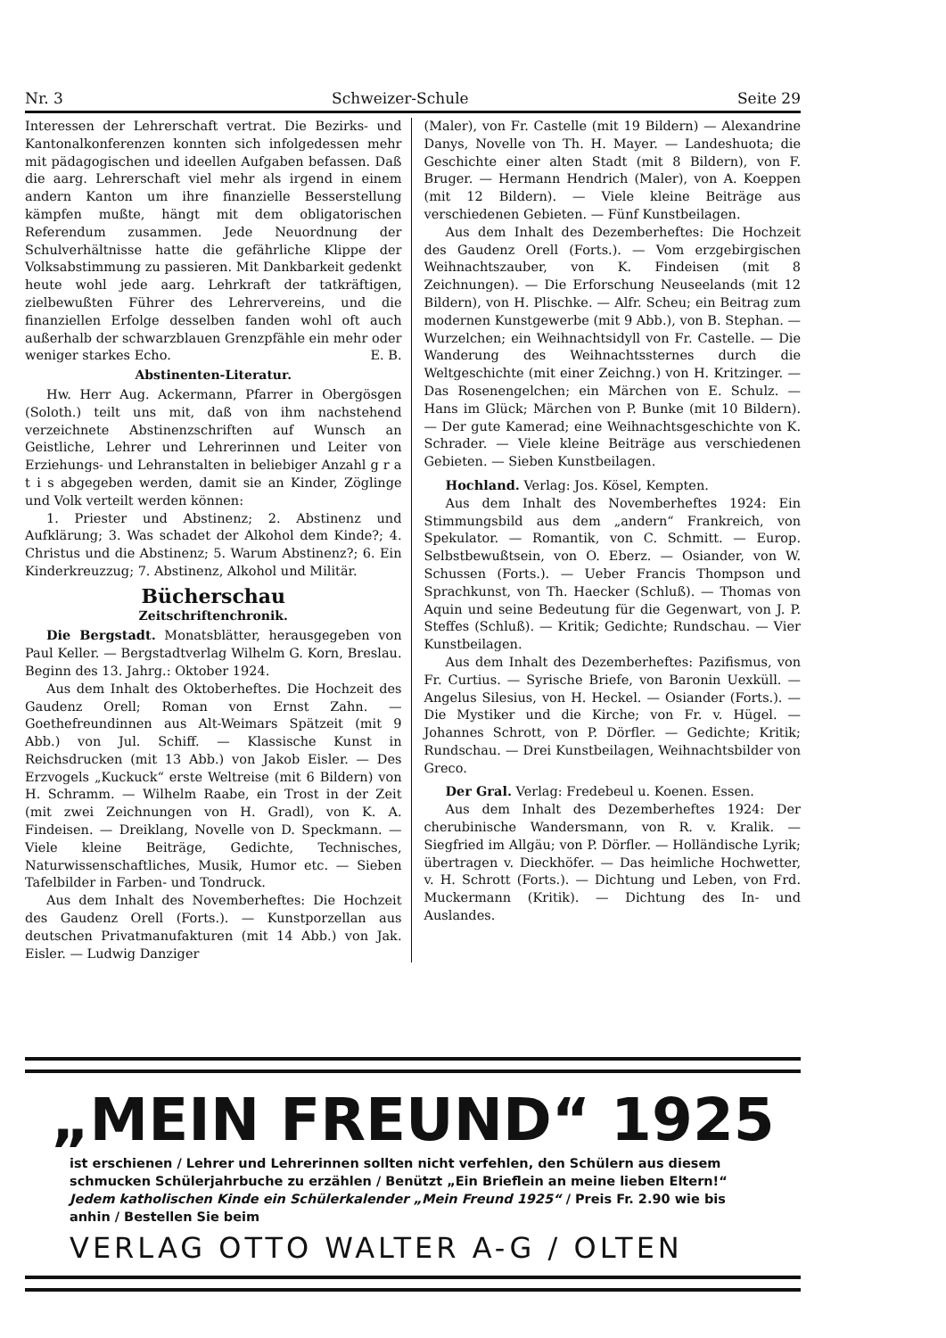Nr. 3 Schweizer-Schule Seite 29
Interessen der Lehrerschaft vertrat. Die Bezirks- und Kantonalkonferenzen konnten sich infolgedessen mehr mit pädagogischen und ideellen Aufgaben befassen. Daß die aarg. Lehrerschaft viel mehr als irgend in einem andern Kanton um ihre finanzielle Besserstellung kämpfen mußte, hängt mit dem obligatorischen Referendum zusammen. Jede Neuordnung der Schulverhältnisse hatte die gefährliche Klippe der Volksabstimmung zu passieren. Mit Dankbarkeit gedenkt heute wohl jede aarg. Lehrkraft der tatkräftigen, zielbewußten Führer des Lehrervereins, und die finanziellen Erfolge desselben fanden wohl oft auch außerhalb der schwarzblauen Grenzpfähle ein mehr oder weniger starkes Echo. E. B.
Abstinenten-Literatur.
Hw. Herr Aug. Ackermann, Pfarrer in Obergösgen (Soloth.) teilt uns mit, daß von ihm nachstehend verzeichnete Abstinenzschriften auf Wunsch an Geistliche, Lehrer und Lehrerinnen und Leiter von Erziehungs- und Lehranstalten in beliebiger Anzahl g r a t i s abgegeben werden, damit sie an Kinder, Zöglinge und Volk verteilt werden können:
1. Priester und Abstinenz; 2. Abstinenz und Aufklärung; 3. Was schadet der Alkohol dem Kinde?; 4. Christus und die Abstinenz; 5. Warum Abstinenz?; 6. Ein Kinderkreuzzug; 7. Abstinenz, Alkohol und Militär.
Bücherschau
Zeitschriftenchronik.
Die Bergstadt. Monatsblätter, herausgegeben von Paul Keller. — Bergstadtverlag Wilhelm G. Korn, Breslau. Beginn des 13. Jahrg.: Oktober 1924.
Aus dem Inhalt des Oktoberheftes. Die Hochzeit des Gaudenz Orell; Roman von Ernst Zahn. — Goethefreundinnen aus Alt-Weimars Spätzeit (mit 9 Abb.) von Jul. Schiff. — Klassische Kunst in Reichsdrucken (mit 13 Abb.) von Jakob Eisler. — Des Erzvogels „Kuckuck“ erste Weltreise (mit 6 Bildern) von H. Schramm. — Wilhelm Raabe, ein Trost in der Zeit (mit zwei Zeichnungen von H. Gradl), von K. A. Findeisen. — Dreiklang, Novelle von D. Speckmann. — Viele kleine Beiträge, Gedichte, Technisches, Naturwissenschaftliches, Musik, Humor etc. — Sieben Tafelbilder in Farben- und Tondruck.
Aus dem Inhalt des Novemberheftes: Die Hochzeit des Gaudenz Orell (Forts.). — Kunstporzellan aus deutschen Privatmanufakturen (mit 14 Abb.) von Jak. Eisler. — Ludwig Danziger
(Maler), von Fr. Castelle (mit 19 Bildern) — Alexandrine Danys, Novelle von Th. H. Mayer. — Landeshuota; die Geschichte einer alten Stadt (mit 8 Bildern), von F. Bruger. — Hermann Hendrich (Maler), von A. Koeppen (mit 12 Bildern). — Viele kleine Beiträge aus verschiedenen Gebieten. — Fünf Kunstbeilagen.
Aus dem Inhalt des Dezemberheftes: Die Hochzeit des Gaudenz Orell (Forts.). — Vom erzgebirgischen Weihnachtszauber, von K. Findeisen (mit 8 Zeichnungen). — Die Erforschung Neuseelands (mit 12 Bildern), von H. Plischke. — Alfr. Scheu; ein Beitrag zum modernen Kunstgewerbe (mit 9 Abb.), von B. Stephan. — Wurzelchen; ein Weihnachtsidyll von Fr. Castelle. — Die Wanderung des Weihnachtssternes durch die Weltgeschichte (mit einer Zeichng.) von H. Kritzinger. — Das Rosenengelchen; ein Märchen von E. Schulz. — Hans im Glück; Märchen von P. Bunke (mit 10 Bildern). — Der gute Kamerad; eine Weihnachtsgeschichte von K. Schrader. — Viele kleine Beiträge aus verschiedenen Gebieten. — Sieben Kunstbeilagen.
Hochland. Verlag: Jos. Kösel, Kempten.
Aus dem Inhalt des Novemberheftes 1924: Ein Stimmungsbild aus dem „andern“ Frankreich, von Spekulator. — Romantik, von C. Schmitt. — Europ. Selbstbewußtsein, von O. Eberz. — Osiander, von W. Schussen (Forts.). — Ueber Francis Thompson und Sprachkunst, von Th. Haecker (Schluß). — Thomas von Aquin und seine Bedeutung für die Gegenwart, von J. P. Steffes (Schluß). — Kritik; Gedichte; Rundschau. — Vier Kunstbeilagen.
Aus dem Inhalt des Dezemberheftes: Pazifismus, von Fr. Curtius. — Syrische Briefe, von Baronin Uexküll. — Angelus Silesius, von H. Heckel. — Osiander (Forts.). — Die Mystiker und die Kirche; von Fr. v. Hügel. — Johannes Schrott, von P. Dörfler. — Gedichte; Kritik; Rundschau. — Drei Kunstbeilagen, Weihnachtsbilder von Greco.
Der Gral. Verlag: Fredebeul u. Koenen. Essen.
Aus dem Inhalt des Dezemberheftes 1924: Der cherubinische Wandersmann, von R. v. Kralik. — Siegfried im Allgäu; von P. Dörfler. — Holländische Lyrik; übertragen v. Dieckhöfer. — Das heimliche Hochwetter, v. H. Schrott (Forts.). — Dichtung und Leben, von Frd. Muckermann (Kritik). — Dichtung des In- und Auslandes.
„MEIN FREUND“ 1925
ist erschienen / Lehrer und Lehrerinnen sollten nicht verfehlen, den Schülern aus diesem schmucken Schülerjahrbuche zu erzählen / Benützt „Ein Brieflein an meine lieben Eltern!“ Jedem katholischen Kinde ein Schülerkalender „Mein Freund 1925“ / Preis Fr. 2.90 wie bis anhin / Bestellen Sie beim
VERLAG OTTO WALTER A-G / OLTEN